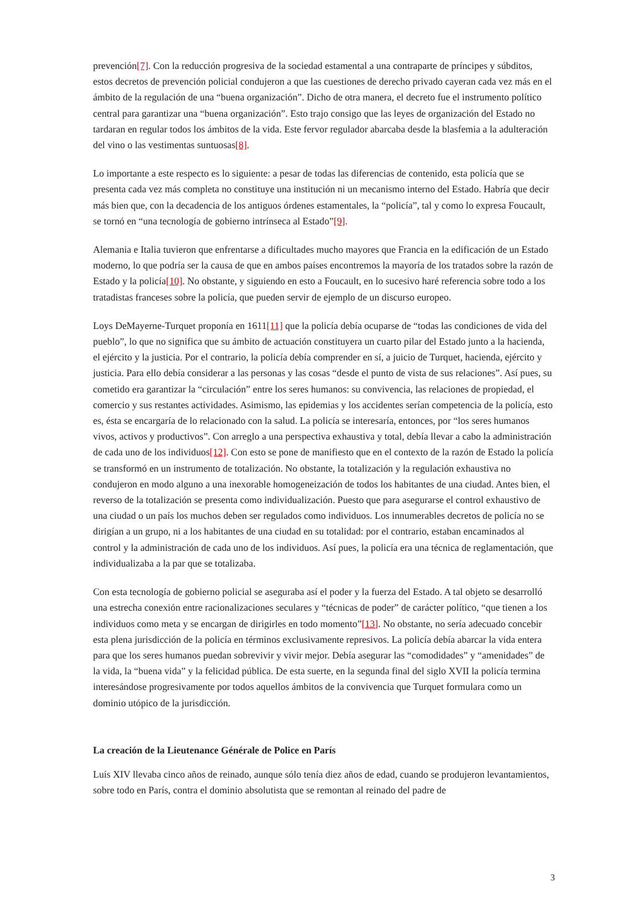prevención[7]. Con la reducción progresiva de la sociedad estamental a una contraparte de príncipes y súbditos, estos decretos de prevención policial condujeron a que las cuestiones de derecho privado cayeran cada vez más en el ámbito de la regulación de una “buena organización”. Dicho de otra manera, el decreto fue el instrumento político central para garantizar una “buena organización”. Esto trajo consigo que las leyes de organización del Estado no tardaran en regular todos los ámbitos de la vida. Este fervor regulador abarcaba desde la blasfemia a la adulteración del vino o las vestimentas suntuosas[8].
Lo importante a este respecto es lo siguiente: a pesar de todas las diferencias de contenido, esta policía que se presenta cada vez más completa no constituye una institución ni un mecanismo interno del Estado. Habría que decir más bien que, con la decadencia de los antiguos órdenes estamentales, la “policía”, tal y como lo expresa Foucault, se tornó en “una tecnología de gobierno intrínseca al Estado”[9].
Alemania e Italia tuvieron que enfrentarse a dificultades mucho mayores que Francia en la edificación de un Estado moderno, lo que podría ser la causa de que en ambos países encontremos la mayoría de los tratados sobre la razón de Estado y la policía[10]. No obstante, y siguiendo en esto a Foucault, en lo sucesivo haré referencia sobre todo a los tratadistas franceses sobre la policía, que pueden servir de ejemplo de un discurso europeo.
Loys DeMayerne-Turquet proponía en 1611[11] que la policía debía ocuparse de “todas las condiciones de vida del pueblo”, lo que no significa que su ámbito de actuación constituyera un cuarto pilar del Estado junto a la hacienda, el ejército y la justicia. Por el contrario, la policía debía comprender en sí, a juicio de Turquet, hacienda, ejército y justicia. Para ello debía considerar a las personas y las cosas “desde el punto de vista de sus relaciones”. Así pues, su cometido era garantizar la “circulación” entre los seres humanos: su convivencia, las relaciones de propiedad, el comercio y sus restantes actividades. Asimismo, las epidemias y los accidentes serían competencia de la policía, esto es, ésta se encargaría de lo relacionado con la salud. La policía se interesaría, entonces, por “los seres humanos vivos, activos y productivos”. Con arreglo a una perspectiva exhaustiva y total, debía llevar a cabo la administración de cada uno de los individuos[12]. Con esto se pone de manifiesto que en el contexto de la razón de Estado la policía se transformó en un instrumento de totalización. No obstante, la totalización y la regulación exhaustiva no condujeron en modo alguno a una inexorable homogeneización de todos los habitantes de una ciudad. Antes bien, el reverso de la totalización se presenta como individualización. Puesto que para asegurarse el control exhaustivo de una ciudad o un país los muchos deben ser regulados como individuos. Los innumerables decretos de policía no se dirigían a un grupo, ni a los habitantes de una ciudad en su totalidad: por el contrario, estaban encaminados al control y la administración de cada uno de los individuos. Así pues, la policía era una técnica de reglamentación, que individualizaba a la par que se totalizaba.
Con esta tecnología de gobierno policial se aseguraba así el poder y la fuerza del Estado. A tal objeto se desarrolló una estrecha conexión entre racionalizaciones seculares y “técnicas de poder” de carácter político, “que tienen a los individuos como meta y se encargan de dirigirles en todo momento”[13]. No obstante, no sería adecuado concebir esta plena jurisdicción de la policía en términos exclusivamente represivos. La policía debía abarcar la vida entera para que los seres humanos puedan sobrevivir y vivir mejor. Debía asegurar las “comodidades” y “amenidades” de la vida, la “buena vida” y la felicidad pública. De esta suerte, en la segunda final del siglo XVII la policía termina interesándose progresivamente por todos aquellos ámbitos de la convivencia que Turquet formulara como un dominio utópico de la jurisdicción.
La creación de la Lieutenance Générale de Police en París
Luís XIV llevaba cinco años de reinado, aunque sólo tenía diez años de edad, cuando se produjeron levantamientos, sobre todo en París, contra el dominio absolutista que se remontan al reinado del padre de
3